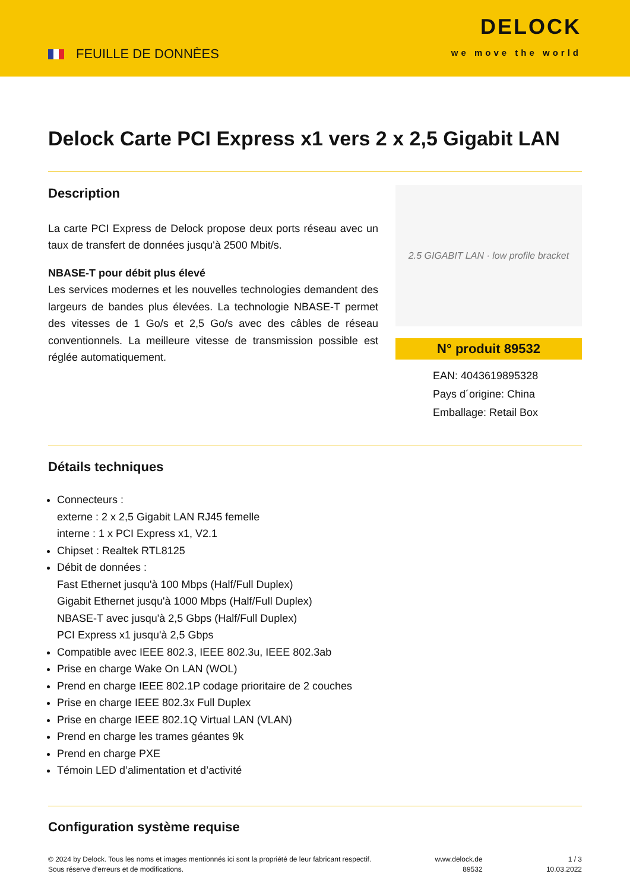FEUILLE DE DONNÈES
DELOCK
we move the world
Delock Carte PCI Express x1 vers 2 x 2,5 Gigabit LAN
Description
La carte PCI Express de Delock propose deux ports réseau avec un taux de transfert de données jusqu'à 2500 Mbit/s.
NBASE-T pour débit plus élevé
Les services modernes et les nouvelles technologies demandent des largeurs de bandes plus élevées. La technologie NBASE-T permet des vitesses de 1 Go/s et 2,5 Go/s avec des câbles de réseau conventionnels. La meilleure vitesse de transmission possible est réglée automatiquement.
2.5 GIGABIT LAN · low profile bracket
N° produit 89532
EAN: 4043619895328
Pays d´origine: China
Emballage: Retail Box
Détails techniques
Connecteurs :
externe : 2 x 2,5 Gigabit LAN RJ45 femelle
interne : 1 x PCI Express x1, V2.1
Chipset : Realtek RTL8125
Débit de données :
Fast Ethernet jusqu'à 100 Mbps (Half/Full Duplex)
Gigabit Ethernet jusqu'à 1000 Mbps (Half/Full Duplex)
NBASE-T avec jusqu'à 2,5 Gbps (Half/Full Duplex)
PCI Express x1 jusqu'à 2,5 Gbps
Compatible avec IEEE 802.3, IEEE 802.3u, IEEE 802.3ab
Prise en charge Wake On LAN (WOL)
Prend en charge IEEE 802.1P codage prioritaire de 2 couches
Prise en charge IEEE 802.3x Full Duplex
Prise en charge IEEE 802.1Q Virtual LAN (VLAN)
Prend en charge les trames géantes 9k
Prend en charge PXE
Témoin LED d’alimentation et d’activité
Configuration système requise
© 2024 by Delock. Tous les noms et images mentionnés ici sont la propriété de leur fabricant respectif.
Sous réserve d’erreurs et de modifications.
www.delock.de
89532
1 / 3
10.03.2022